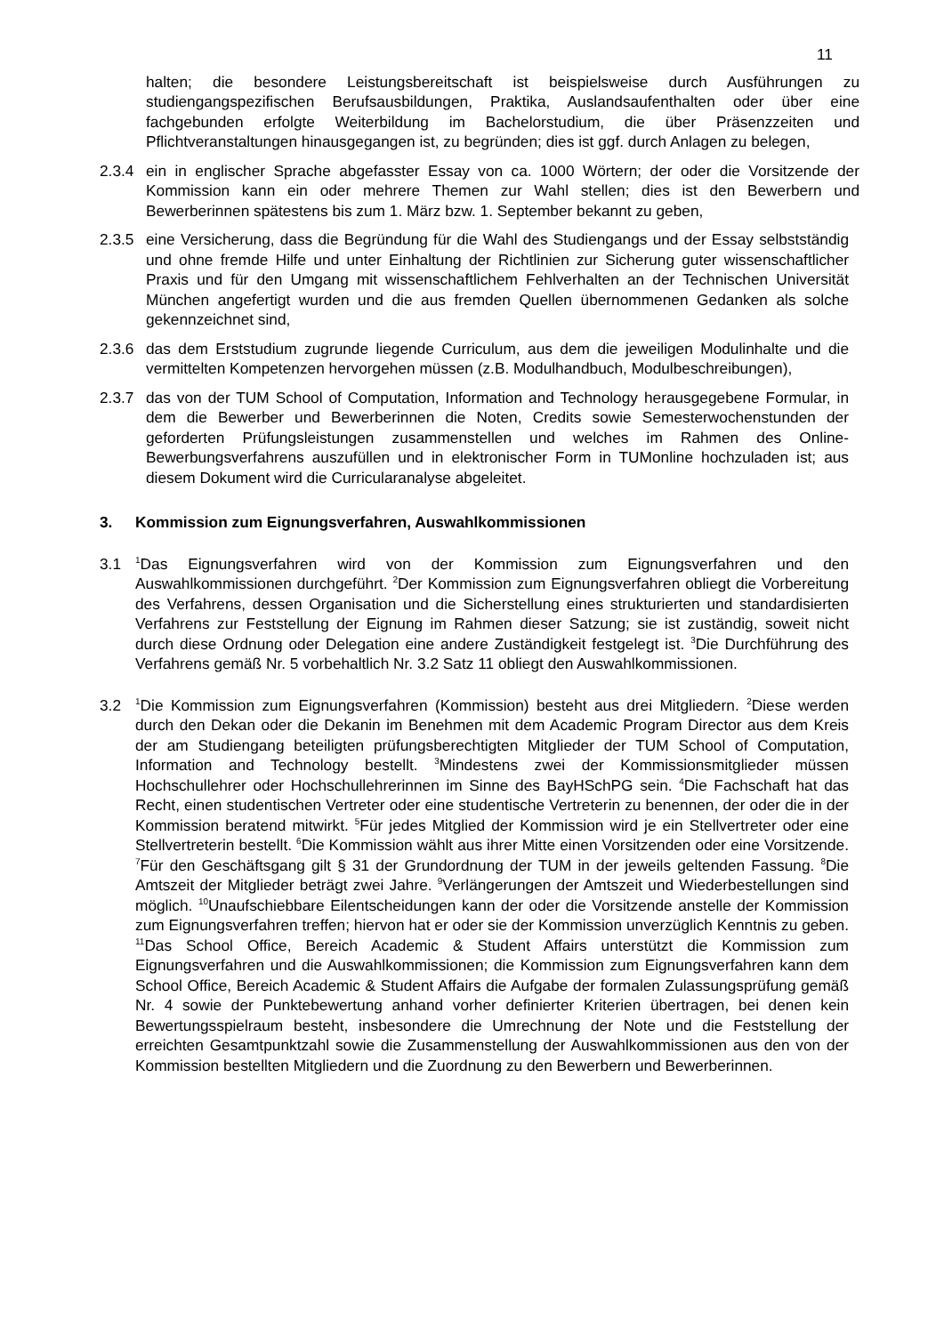11
halten; die besondere Leistungsbereitschaft ist beispielsweise durch Ausführungen zu studiengangspezifischen Berufsausbildungen, Praktika, Auslandsaufenthalten oder über eine fachgebunden erfolgte Weiterbildung im Bachelorstudium, die über Präsenzzeiten und Pflichtveranstaltungen hinausgegangen ist, zu begründen; dies ist ggf. durch Anlagen zu belegen,
2.3.4 ein in englischer Sprache abgefasster Essay von ca. 1000 Wörtern; der oder die Vorsitzende der Kommission kann ein oder mehrere Themen zur Wahl stellen; dies ist den Bewerbern und Bewerberinnen spätestens bis zum 1. März bzw. 1. September bekannt zu geben,
2.3.5 eine Versicherung, dass die Begründung für die Wahl des Studiengangs und der Essay selbstständig und ohne fremde Hilfe und unter Einhaltung der Richtlinien zur Sicherung guter wissenschaftlicher Praxis und für den Umgang mit wissenschaftlichem Fehlverhalten an der Technischen Universität München angefertigt wurden und die aus fremden Quellen übernommenen Gedanken als solche gekennzeichnet sind,
2.3.6 das dem Erststudium zugrunde liegende Curriculum, aus dem die jeweiligen Modulinhalte und die vermittelten Kompetenzen hervorgehen müssen (z.B. Modulhandbuch, Modulbeschreibungen),
2.3.7 das von der TUM School of Computation, Information and Technology herausgegebene Formular, in dem die Bewerber und Bewerberinnen die Noten, Credits sowie Semesterwochenstunden der geforderten Prüfungsleistungen zusammenstellen und welches im Rahmen des Online-Bewerbungsverfahrens auszufüllen und in elektronischer Form in TUMonline hochzuladen ist; aus diesem Dokument wird die Curricularanalyse abgeleitet.
3. Kommission zum Eignungsverfahren, Auswahlkommissionen
3.1
<sup>1</sup> Das Eignungsverfahren wird von der Kommission zum Eignungsverfahren und den Auswahlkommissionen durchgeführt. <sup>2</sup>Der Kommission zum Eignungsverfahren obliegt die Vorbereitung des Verfahrens, dessen Organisation und die Sicherstellung eines strukturierten und standardisierten Verfahrens zur Feststellung der Eignung im Rahmen dieser Satzung; sie ist zuständig, soweit nicht durch diese Ordnung oder Delegation eine andere Zuständigkeit festgelegt ist. <sup>3</sup>Die Durchführung des Verfahrens gemäß Nr. 5 vorbehaltlich Nr. 3.2 Satz 11 obliegt den Auswahlkommissionen.
3.2
<sup>1</sup> Die Kommission zum Eignungsverfahren (Kommission) besteht aus drei Mitgliedern. <sup>2</sup>Diese werden durch den Dekan oder die Dekanin im Benehmen mit dem Academic Program Director aus dem Kreis der am Studiengang beteiligten prüfungsberechtigten Mitglieder der TUM School of Computation, Information and Technology bestellt. <sup>3</sup>Mindestens zwei der Kommissionsmitglieder müssen Hochschullehrer oder Hochschullehrerinnen im Sinne des BayHSchPG sein. <sup>4</sup>Die Fachschaft hat das Recht, einen studentischen Vertreter oder eine studentische Vertreterin zu benennen, der oder die in der Kommission beratend mitwirkt. <sup>5</sup>Für jedes Mitglied der Kommission wird je ein Stellvertreter oder eine Stellvertreterin bestellt. <sup>6</sup>Die Kommission wählt aus ihrer Mitte einen Vorsitzenden oder eine Vorsitzende. <sup>7</sup>Für den Geschäftsgang gilt § 31 der Grundordnung der TUM in der jeweils geltenden Fassung. <sup>8</sup>Die Amtszeit der Mitglieder beträgt zwei Jahre. <sup>9</sup>Verlängerungen der Amtszeit und Wiederbestellungen sind möglich. <sup>10</sup>Unaufschiebbare Eilentscheidungen kann der oder die Vorsitzende anstelle der Kommission zum Eignungsverfahren treffen; hiervon hat er oder sie der Kommission unverzüglich Kenntnis zu geben. <sup>11</sup>Das School Office, Bereich Academic & Student Affairs unterstützt die Kommission zum Eignungsverfahren und die Auswahlkommissionen; die Kommission zum Eignungsverfahren kann dem School Office, Bereich Academic & Student Affairs die Aufgabe der formalen Zulassungsprüfung gemäß Nr. 4 sowie der Punktebewertung anhand vorher definierter Kriterien übertragen, bei denen kein Bewertungsspielraum besteht, insbesondere die Umrechnung der Note und die Feststellung der erreichten Gesamtpunktzahl sowie die Zusammenstellung der Auswahlkommissionen aus den von der Kommission bestellten Mitgliedern und die Zuordnung zu den Bewerbern und Bewerberinnen.